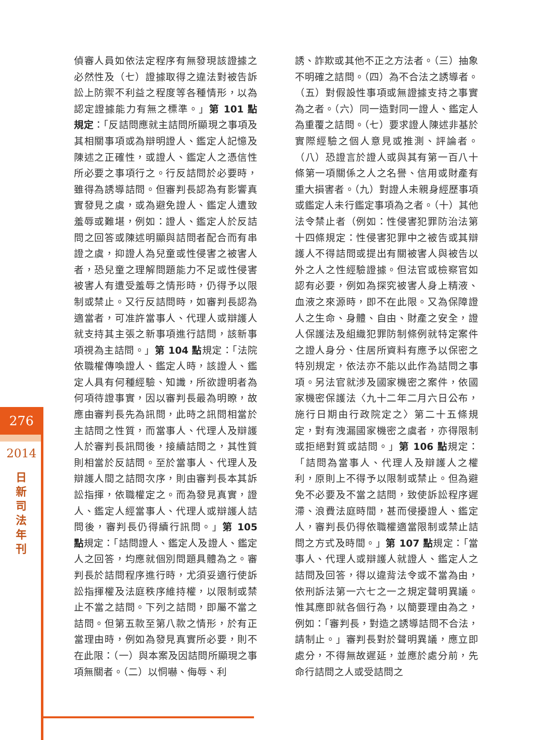276
2014
日新司法年刊
偵審人員如依法定程序有無發現該證據之必然性及（七）證據取得之違法對被告訴訟上防禦不利益之程度等各種情形，以為認定證據能力有無之標準。」第 101 點規定：「反詰問應就主詰問所顯現之事項及其相關事項或為辯明證人、鑑定人記憶及陳述之正確性，或證人、鑑定人之憑信性所必要之事項行之。行反詰問於必要時，雖得為誘導詰問。但審判長認為有影響真實發見之虞，或為避免證人、鑑定人遭致羞辱或難堪，例如：證人、鑑定人於反詰問之回答或陳述明顯與詰問者配合而有串證之虞，抑證人為兒童或性侵害之被害人者，恐兒童之理解問題能力不足或性侵害被害人有遭受羞辱之情形時，仍得予以限制或禁止。又行反詰問時，如審判長認為適當者，可准許當事人、代理人或辯護人就支持其主張之新事項進行詰問，該新事項視為主詰問。」第 104 點規定：「法院依職權傳喚證人、鑑定人時，該證人、鑑定人具有何種經驗、知識，所欲證明者為何項待證事實，因以審判長最為明瞭，故應由審判長先為訊問，此時之訊問相當於主詰問之性質，而當事人、代理人及辯護人於審判長訊問後，接續詰問之，其性質則相當於反詰問。至於當事人、代理人及辯護人間之詰問次序，則由審判長本其訴訟指揮，依職權定之。而為發見真實，證人、鑑定人經當事人、代理人或辯護人詰問後，審判長仍得續行訊問。」第 105 點規定：「詰問證人、鑑定人及證人、鑑定人之回答，均應就個別問題具體為之。審判長於詰問程序進行時，尤須妥適行使訴訟指揮權及法庭秩序維持權，以限制或禁止不當之詰問。下列之詰問，即屬不當之詰問。但第五款至第八款之情形，於有正當理由時，例如為發見真實所必要，則不在此限：（一）與本案及因詰問所顯現之事項無關者。（二）以恫嚇、侮辱、利
誘、詐欺或其他不正之方法者。（三）抽象不明確之詰問。（四）為不合法之誘導者。（五）對假設性事項或無證據支持之事實為之者。（六）同一造對同一證人、鑑定人為重覆之詰問。（七）要求證人陳述非基於實際經驗之個人意見或推測、評論者。（八）恐證言於證人或與其有第一百八十條第一項關係之人之名譽、信用或財產有重大損害者。（九）對證人未親身經歷事項或鑑定人未行鑑定事項為之者。（十）其他法令禁止者（例如：性侵害犯罪防治法第十四條規定：性侵害犯罪中之被告或其辯護人不得詰問或提出有關被害人與被告以外之人之性經驗證據。但法官或檢察官如認有必要，例如為探究被害人身上精液、血液之來源時，即不在此限。又為保障證人之生命、身體、自由、財產之安全，證人保護法及組織犯罪防制條例就特定案件之證人身分、住居所資料有應予以保密之特別規定，依法亦不能以此作為詰問之事項。另法官就涉及國家機密之案件，依國家機密保護法〈九十二年二月六日公布，施行日期由行政院定之〉第二十五條規定，對有洩漏國家機密之虞者，亦得限制或拒絕對質或詰問。」第 106 點規定：「詰問為當事人、代理人及辯護人之權利，原則上不得予以限制或禁止。但為避免不必要及不當之詰問，致使訴訟程序遲滯、浪費法庭時間，甚而侵擾證人、鑑定人，審判長仍得依職權適當限制或禁止詰問之方式及時間。」第 107 點規定：「當事人、代理人或辯護人就證人、鑑定人之詰問及回答，得以違背法令或不當為由，依刑訴法第一六七之一之規定聲明異議。惟其應即就各個行為，以簡要理由為之，例如：「審判長，對造之誘導詰問不合法，請制止。」審判長對於聲明異議，應立即處分，不得無故遲延，並應於處分前，先命行詰問之人或受詰問之